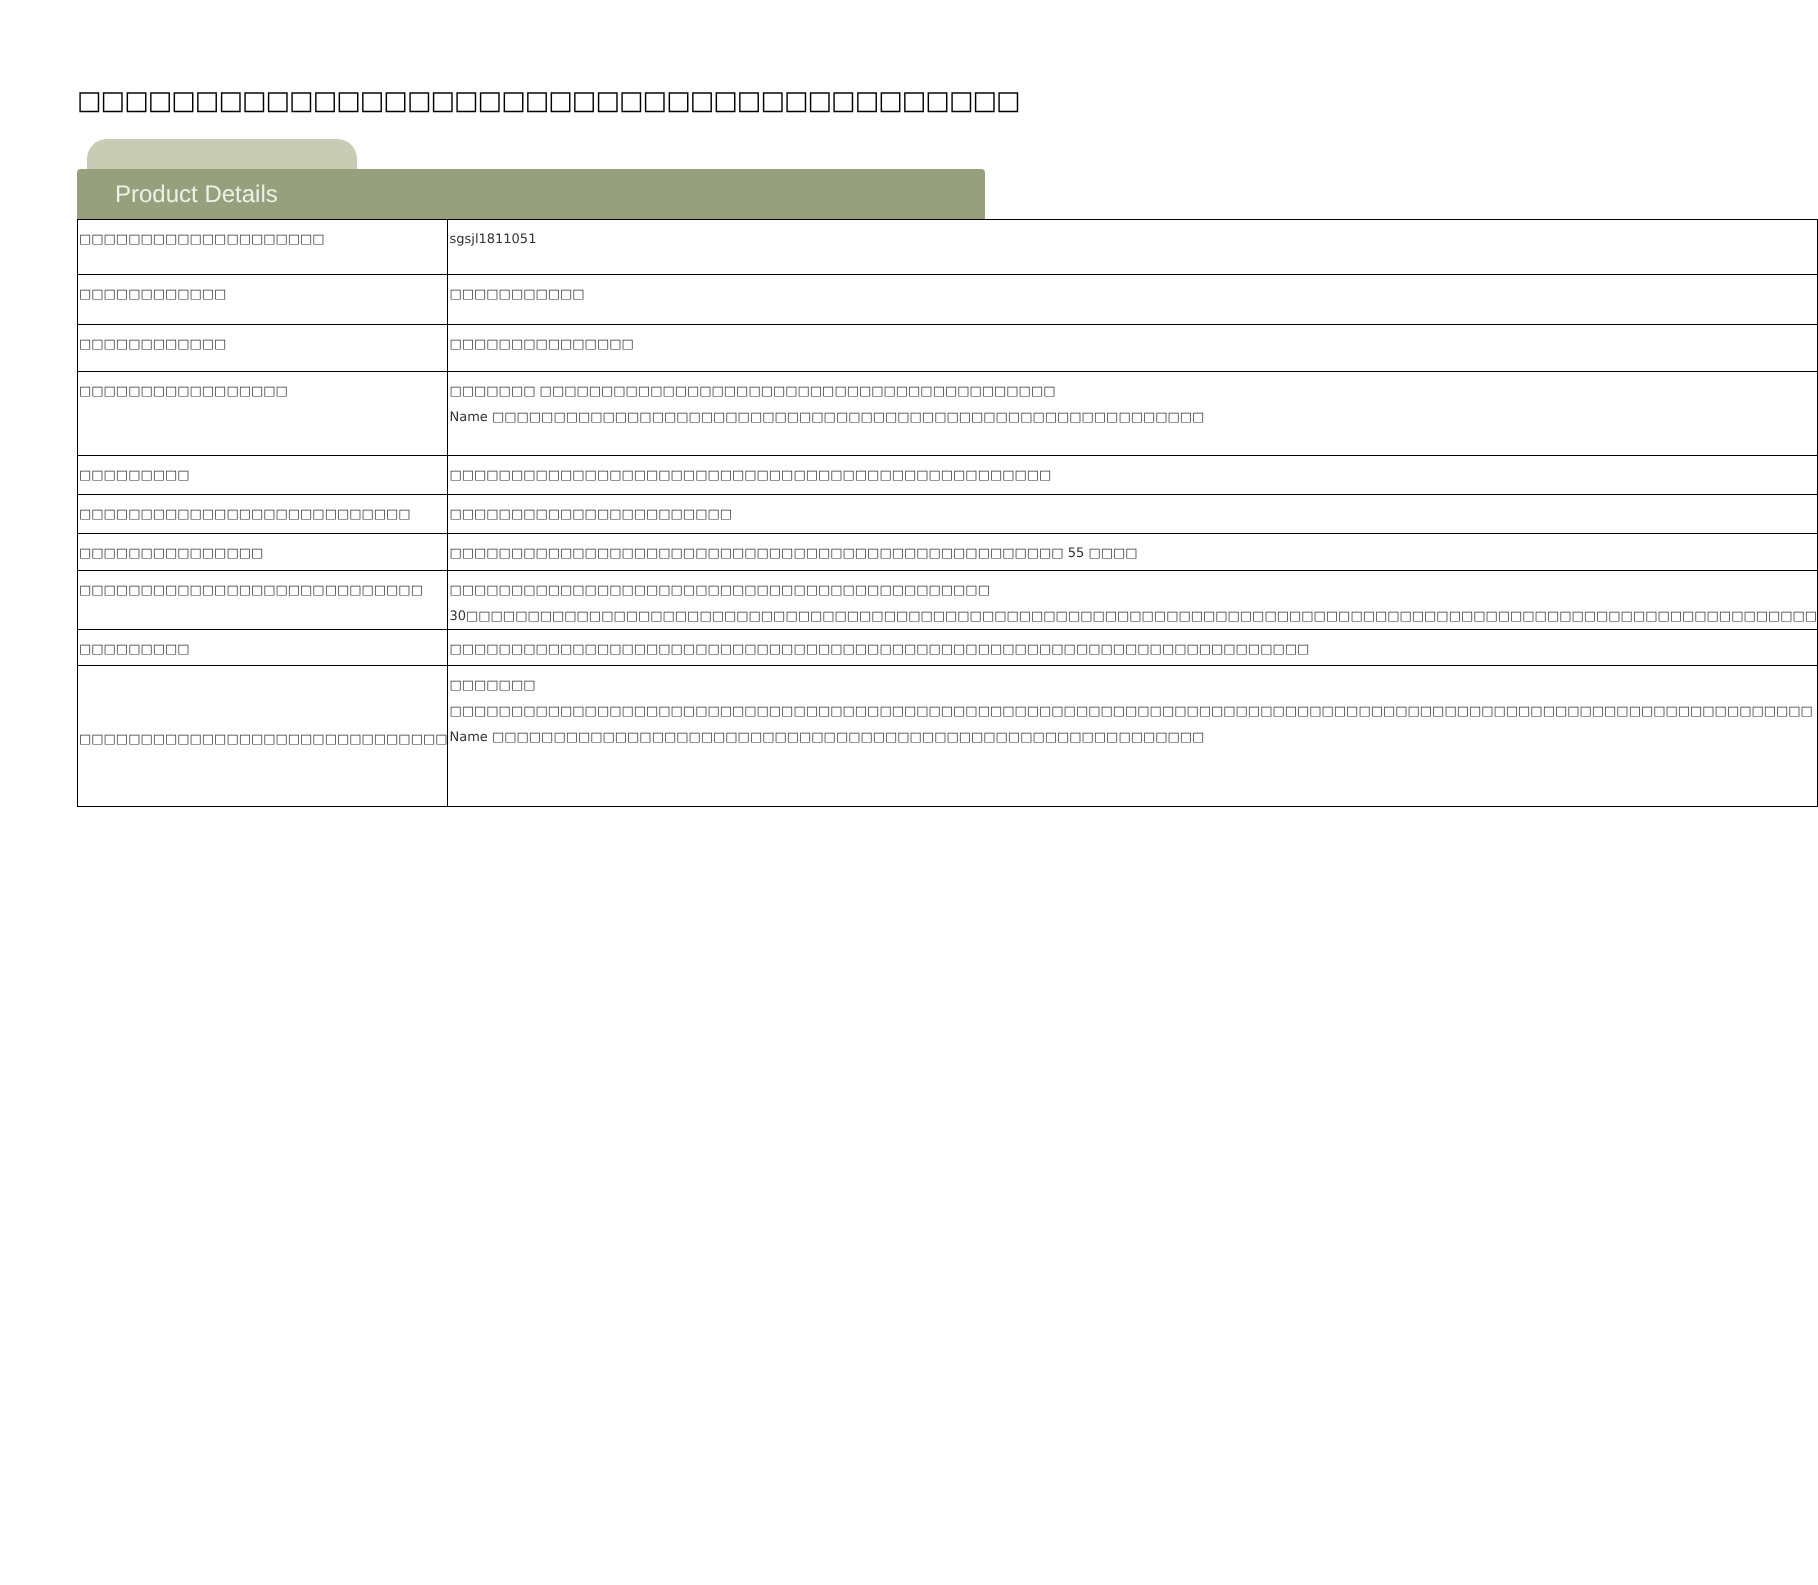□□□□□□□□□□□□□□□□□□□□□□□□□□□□□□□□□□□□□□□□
Product Details
| □□□□□□□□□□□□□□□□□□□□ | sgsjl1811051 |
| □□□□□□□□□□□□ | □□□□□□□□□□□ |
| □□□□□□□□□□□□ | □□□□□□□□□□□□□□□ |
| □□□□□□□□□□□□□□□□□ | □□□□□□□ □□□□□□□□□□□□□□□□□□□□□□□□□□□□□□□□□□□□□□□□□□ Name □□□□□□□□□□□□□□□□□□□□□□□□□□□□□□□□□□□□□□□□□□□□□□□□□□□□□□□□□□ |
| □□□□□□□□□ | □□□□□□□□□□□□□□□□□□□□□□□□□□□□□□□□□□□□□□□□□□□□□□□□□ |
| □□□□□□□□□□□□□□□□□□□□□□□□□□□ | □□□□□□□□□□□□□□□□□□□□□□□ |
| □□□□□□□□□□□□□□□ | □□□□□□□□□□□□□□□□□□□□□□□□□□□□□□□□□□□□□□□□□□□□□□□□□□ 55 □□□□ |
| □□□□□□□□□□□□□□□□□□□□□□□□□□□□ | □□□□□□□□□□□□□□□□□□□□□□□□□□□□□□□□□□□□□□□□□□□□ 30□□□□□□□□□□□□□□□□□□□□□□□□□□□□□□□□□□□□□□□□□□□□□□□□□□□□□□□□□□□□□□□□□□□□□□□□□□□□□□□□□□□□□□□□□□□□□□□□□□□□□□□□□□□□□□ |
| □□□□□□□□□ | □□□□□□□□□□□□□□□□□□□□□□□□□□□□□□□□□□□□□□□□□□□□□□□□□□□□□□□□□□□□□□□□□□□□□□ |
| □□□□□□□□□□□□□□□□□□□□□□□□□□□□□□ | □□□□□□□ □□□□□□□□□□□□□□□□□□□□□□□□□□□□□□□□□□□□□□□□□□□□□□□□□□□□□□□□□□□□□□□□□□□□□□□□□□□□□□□□□□□□□□□□□□□□□□□□□□□□□□□□□□□□□□□ Name □□□□□□□□□□□□□□□□□□□□□□□□□□□□□□□□□□□□□□□□□□□□□□□□□□□□□□□□□□ |